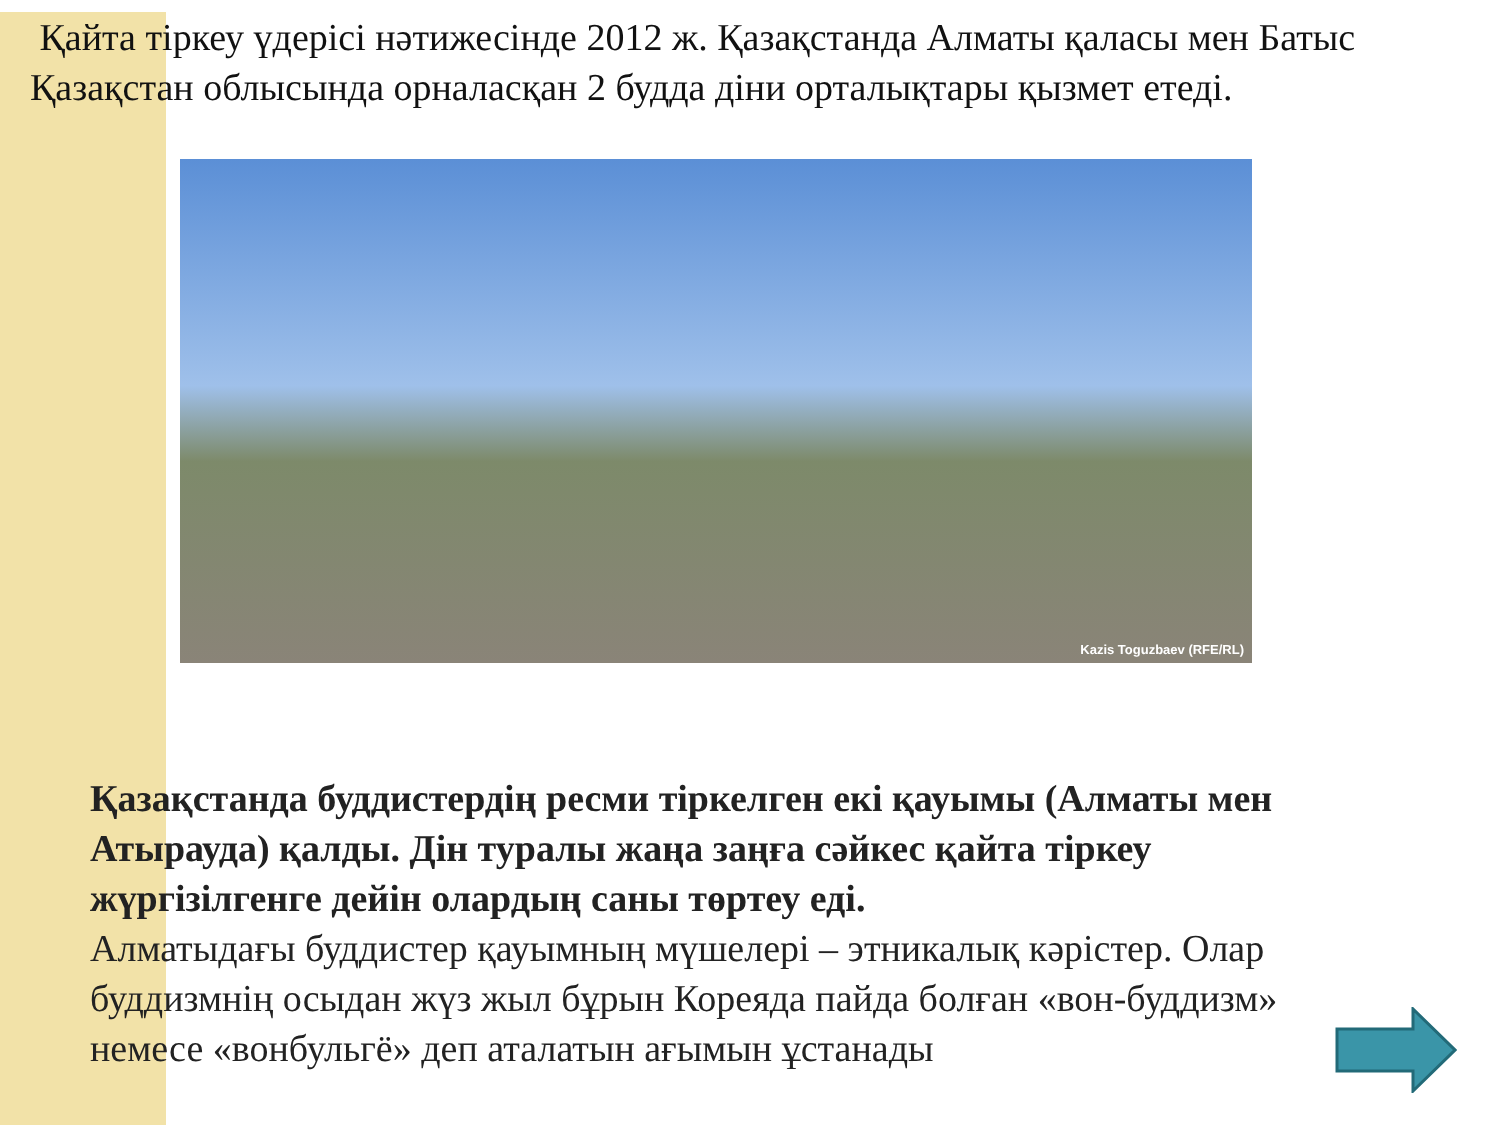Қайта тіркеу үдерісі нәтижесінде 2012 ж. Қазақстанда Алматы қаласы мен Батыс Қазақстан облысында орналасқан 2 будда діни орталықтары қызмет етеді.
Kazis Toguzbaev (RFE/RL)
Қазақстанда буддистердің ресми тіркелген екі қауымы (Алматы мен Атырауда) қалды. Дін туралы жаңа заңға сәйкес қайта тіркеу жүргізілгенге дейін олардың саны төртеу еді.
Алматыдағы буддистер қауымның мүшелері – этникалық кәрістер. Олар буддизмнің осыдан жүз жыл бұрын Кореяда пайда болған «вон-буддизм» немесе «вонбульгё» деп аталатын ағымын ұстанады